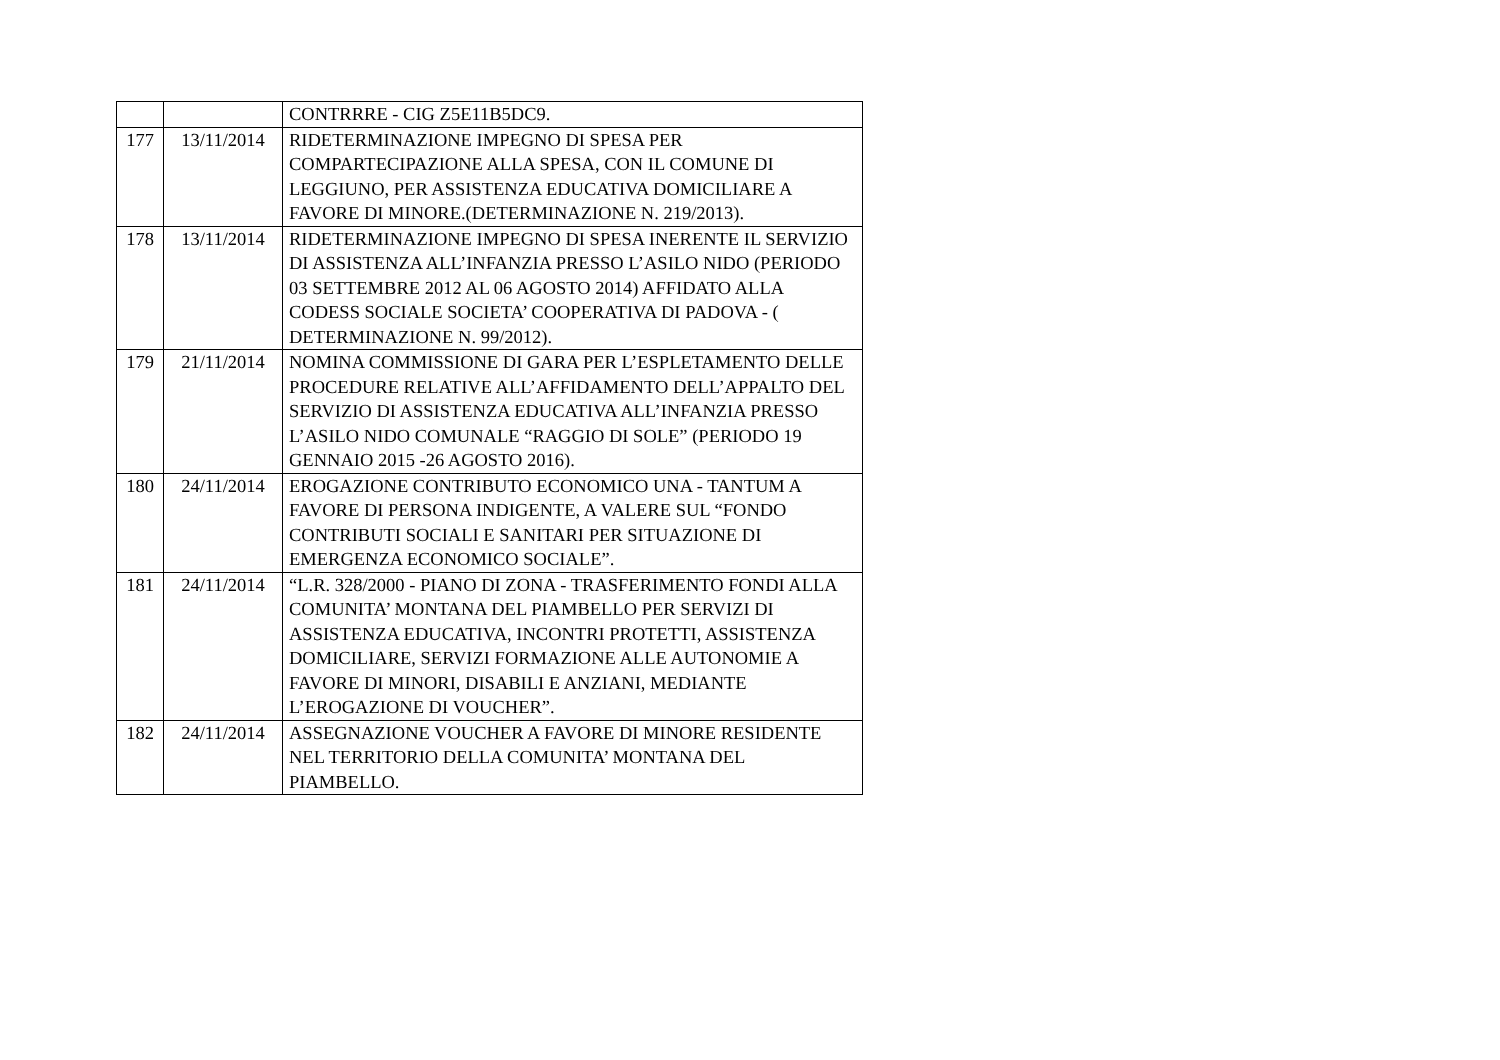| | | CONTRRRE - CIG Z5E11B5DC9. |
| 177 | 13/11/2014 | RIDETERMINAZIONE IMPEGNO DI SPESA PER COMPARTECIPAZIONE ALLA SPESA, CON IL COMUNE DI LEGGIUNO, PER ASSISTENZA EDUCATIVA DOMICILIARE A FAVORE DI MINORE.(DETERMINAZIONE N. 219/2013). |
| 178 | 13/11/2014 | RIDETERMINAZIONE IMPEGNO DI SPESA INERENTE IL SERVIZIO DI ASSISTENZA ALL’INFANZIA PRESSO L’ASILO NIDO (PERIODO 03 SETTEMBRE 2012 AL 06 AGOSTO 2014) AFFIDATO ALLA CODESS SOCIALE SOCIETA’ COOPERATIVA DI PADOVA - ( DETERMINAZIONE N. 99/2012). |
| 179 | 21/11/2014 | NOMINA COMMISSIONE DI GARA PER L’ESPLETAMENTO DELLE PROCEDURE RELATIVE ALL’AFFIDAMENTO DELL’APPALTO DEL SERVIZIO DI ASSISTENZA EDUCATIVA ALL’INFANZIA PRESSO L’ASILO NIDO COMUNALE “RAGGIO DI SOLE” (PERIODO 19 GENNAIO 2015 -26 AGOSTO 2016). |
| 180 | 24/11/2014 | EROGAZIONE CONTRIBUTO ECONOMICO UNA - TANTUM A FAVORE DI PERSONA INDIGENTE, A VALERE SUL “FONDO CONTRIBUTI SOCIALI E SANITARI PER SITUAZIONE DI EMERGENZA ECONOMICO SOCIALE”. |
| 181 | 24/11/2014 | “L.R. 328/2000 - PIANO DI ZONA - TRASFERIMENTO FONDI ALLA COMUNITA’ MONTANA DEL PIAMBELLO PER SERVIZI DI ASSISTENZA EDUCATIVA, INCONTRI PROTETTI, ASSISTENZA DOMICILIARE, SERVIZI FORMAZIONE ALLE AUTONOMIE A FAVORE DI MINORI, DISABILI E ANZIANI, MEDIANTE L’EROGAZIONE DI VOUCHER”. |
| 182 | 24/11/2014 | ASSEGNAZIONE VOUCHER A FAVORE DI MINORE RESIDENTE NEL TERRITORIO DELLA COMUNITA’ MONTANA DEL PIAMBELLO. |